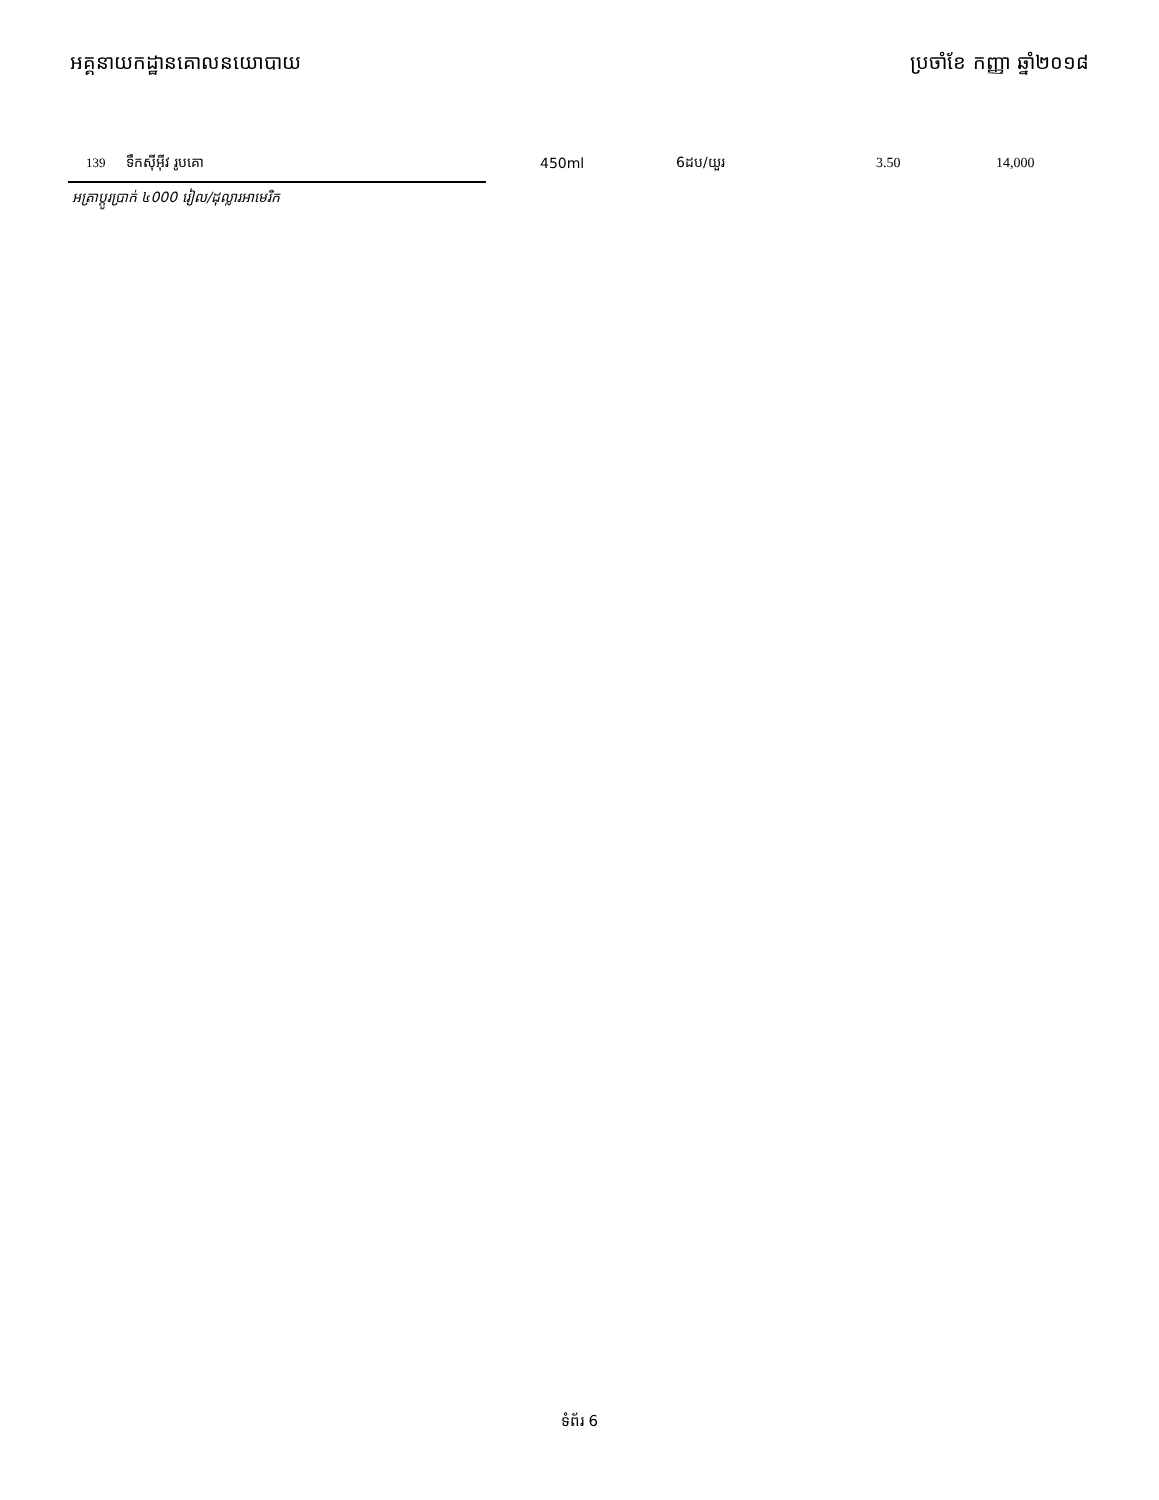អគ្គនាយកដ្ឋានគោលនយោបាយ ប្រចាំខែ កញ្ញា ឆ្នាំ២០១៨
| | 139 | ទឹកស៊ីអ៊ីវ រូបគោ | 450ml | 6ដប/យួរ | 3.50 | 14,000 |
អត្រាប្តូរប្រាក់ ៤000 រៀល/ដុល្លារអាមេរិក
ទំព័រ 6